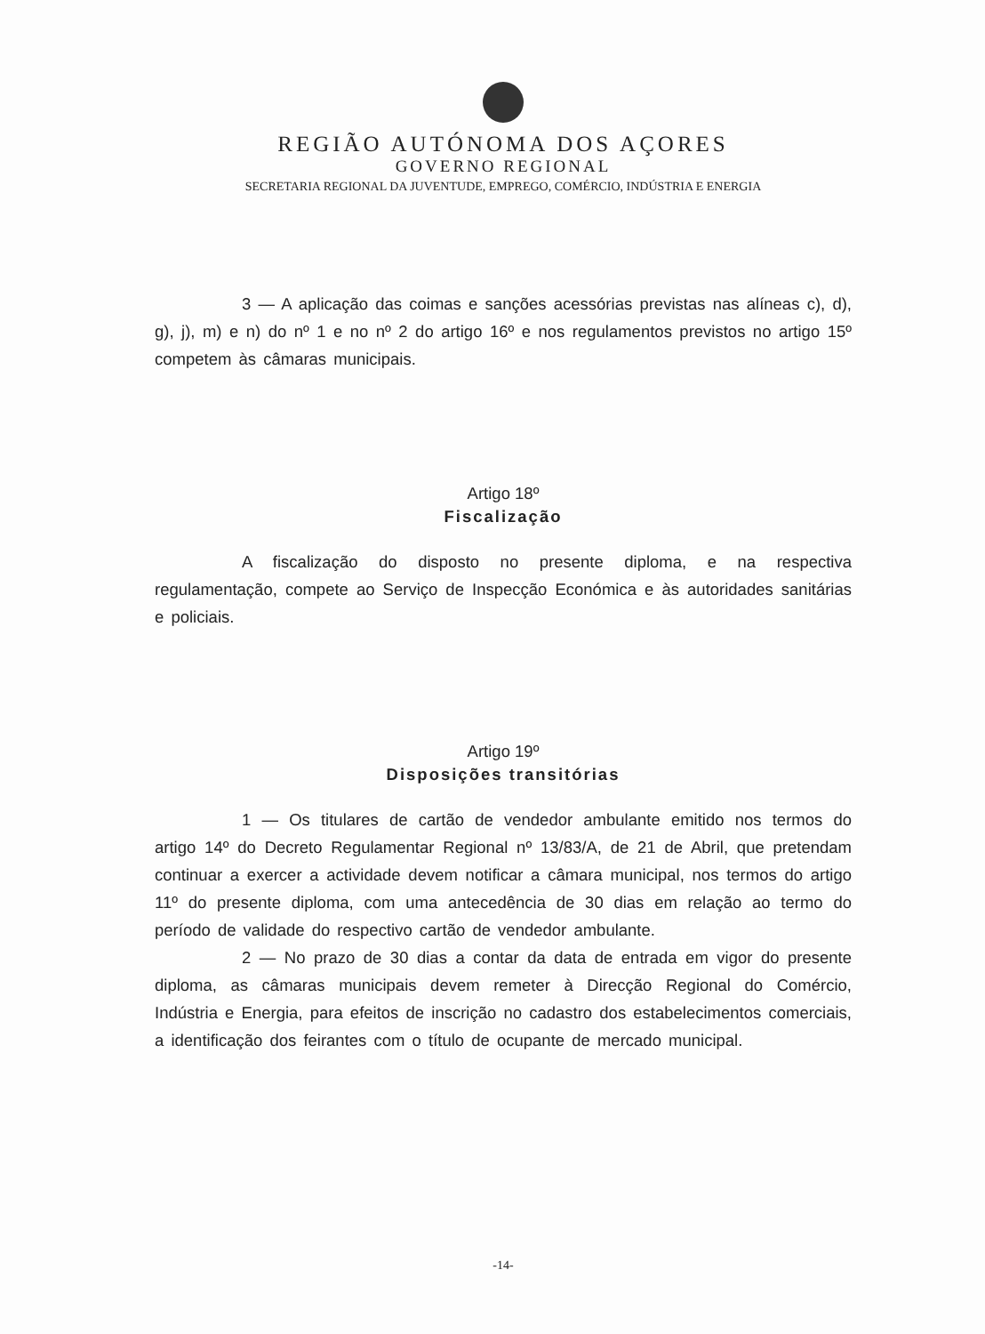REGIÃO AUTÓNOMA DOS AÇORES
GOVERNO REGIONAL
SECRETARIA REGIONAL DA JUVENTUDE, EMPREGO, COMÉRCIO, INDÚSTRIA E ENERGIA
3 — A aplicação das coimas e sanções acessórias previstas nas alíneas c), d), g), j), m) e n) do nº 1 e no nº 2 do artigo 16º e nos regulamentos previstos no artigo 15º competem às câmaras municipais.
Artigo 18º
Fiscalização
A fiscalização do disposto no presente diploma, e na respectiva regulamentação, compete ao Serviço de Inspecção Económica e às autoridades sanitárias e policiais.
Artigo 19º
Disposições transitórias
1 — Os titulares de cartão de vendedor ambulante emitido nos termos do artigo 14º do Decreto Regulamentar Regional nº 13/83/A, de 21 de Abril, que pretendam continuar a exercer a actividade devem notificar a câmara municipal, nos termos do artigo 11º do presente diploma, com uma antecedência de 30 dias em relação ao termo do período de validade do respectivo cartão de vendedor ambulante.
2 — No prazo de 30 dias a contar da data de entrada em vigor do presente diploma, as câmaras municipais devem remeter à Direcção Regional do Comércio, Indústria e Energia, para efeitos de inscrição no cadastro dos estabelecimentos comerciais, a identificação dos feirantes com o título de ocupante de mercado municipal.
-14-